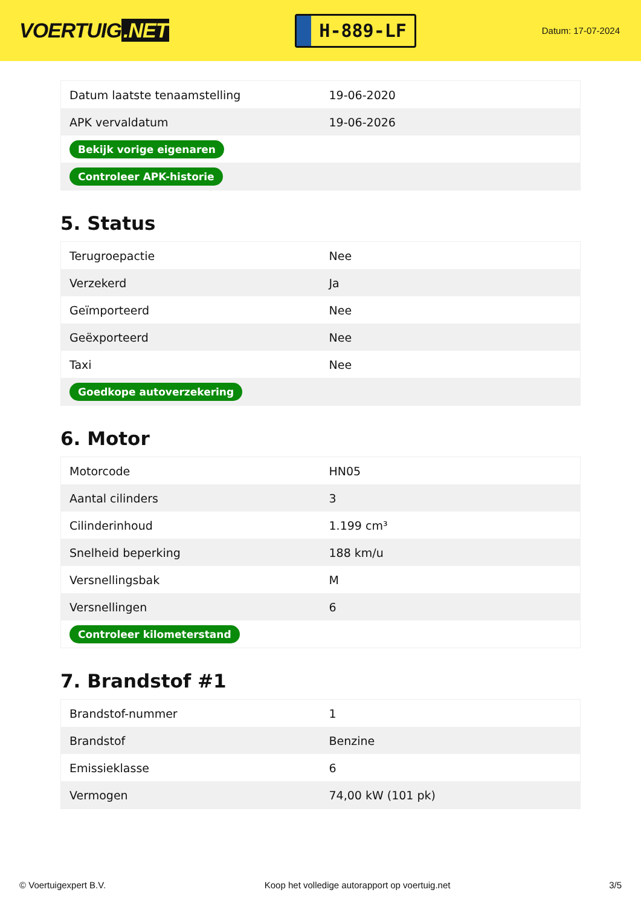VOERTUIG.NET
H-889-LF
Datum: 17-07-2024
| Datum laatste tenaamstelling | 19-06-2020 |
| APK vervaldatum | 19-06-2026 |
| Bekijk vorige eigenaren | |
| Controleer APK-historie | |
5. Status
| Terugroepactie | Nee |
| Verzekerd | Ja |
| Geïmporteerd | Nee |
| Geëxporteerd | Nee |
| Taxi | Nee |
| Goedkope autoverzekering | |
6. Motor
| Motorcode | HN05 |
| Aantal cilinders | 3 |
| Cilinderinhoud | 1.199 cm³ |
| Snelheid beperking | 188 km/u |
| Versnellingsbak | M |
| Versnellingen | 6 |
| Controleer kilometerstand | |
7. Brandstof #1
| Brandstof-nummer | 1 |
| Brandstof | Benzine |
| Emissieklasse | 6 |
| Vermogen | 74,00 kW (101 pk) |
© Voertuigexpert B.V. Koop het volledige autorapport op voertuig.net 3/5